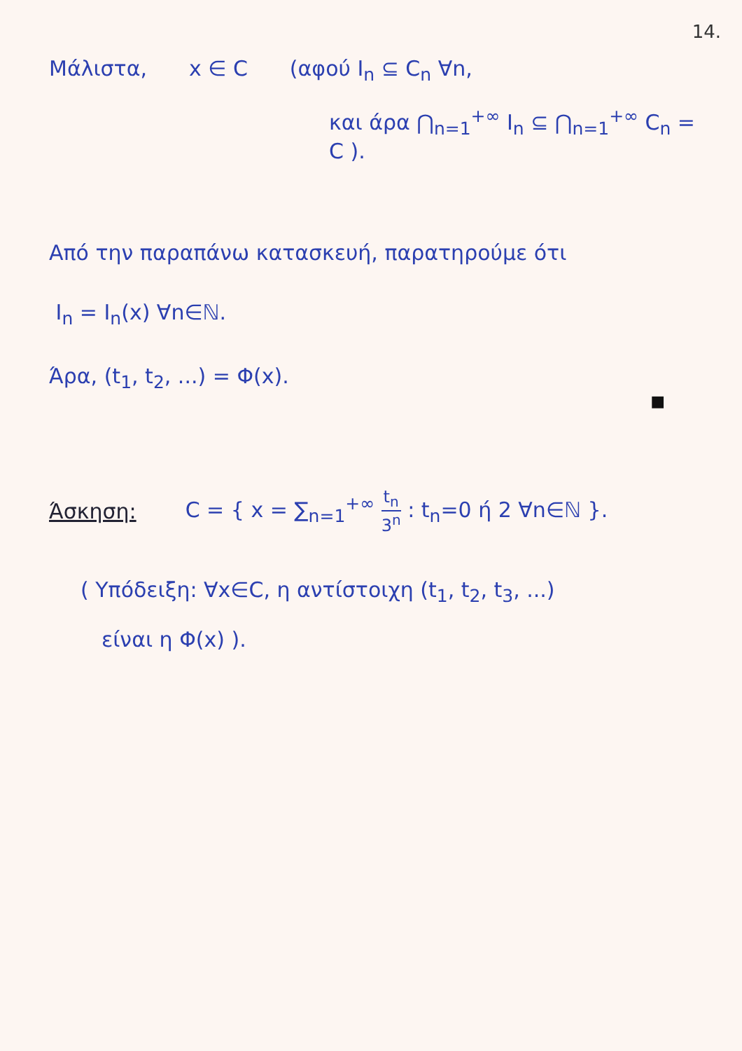14.
Μάλιστα, x ∈ C (αφού I<sub>n</sub> ⊆ C<sub>n</sub> ∀n,
και άρα ⋂<sub>n=1</sub><sup>+∞</sup> I<sub>n</sub> ⊆ ⋂<sub>n=1</sub><sup>+∞</sup> C<sub>n</sub> = C ).
Από την παραπάνω κατασκευή, παρατηρούμε ότι
I<sub>n</sub> = I<sub>n</sub>(x) ∀n∈ℕ.
Άρα, (t<sub>1</sub>, t<sub>2</sub>, ...) = Φ(x).
■
Άσκηση: C = { x = ∑<sub>n=1</sub><sup>+∞</sup> t<sub>n</sub> 3<sup>n</sup> : t<sub>n</sub>=0 ή 2 ∀n∈ℕ }.
( Υπόδειξη: ∀x∈C, η αντίστοιχη (t<sub>1</sub>, t<sub>2</sub>, t<sub>3</sub>, ...)
είναι η Φ(x) ).